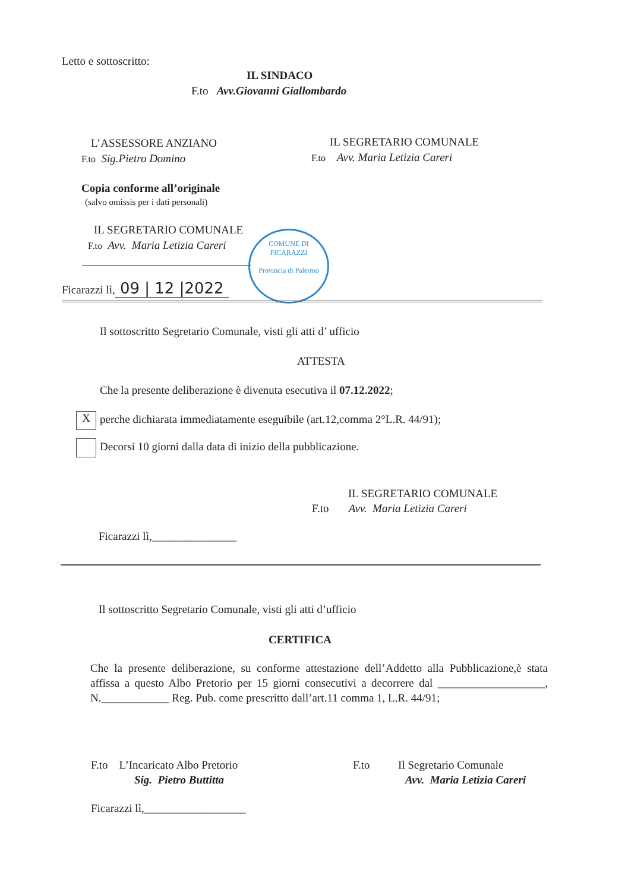Letto e sottoscritto:
IL SINDACO
F.to Avv.Giovanni Giallombardo
L’ASSESSORE ANZIANO
F.to Sig.Pietro Domino
IL SEGRETARIO COMUNALE
F.to Avv. Maria Letizia Careri
Copia conforme all’originale
(salvo omissis per i dati personali)
IL SEGRETARIO COMUNALE
F.to Avv. Maria Letizia Careri
Ficarazzi lì, 09 | 12 |2022
COMUNE DI FICARAZZI
Provincia di Palermo
Il sottoscritto Segretario Comunale, visti gli atti d’ ufficio
ATTESTA
Che la presente deliberazione è divenuta esecutiva il 07.12.2022;
Xperche dichiarata immediatamente eseguibile (art.12,comma 2°L.R. 44/91);
Decorsi 10 giorni dalla data di inizio della pubblicazione.
IL SEGRETARIO COMUNALE
F.to Avv. Maria Letizia Careri
Ficarazzi lì,_______________
Il sottoscritto Segretario Comunale, visti gli atti d’ufficio
CERTIFICA
Che la presente deliberazione, su conforme attestazione dell’Addetto alla Pubblicazione,è stata affissa a questo Albo Pretorio per 15 giorni consecutivi a decorrere dal ___________________, N.____________ Reg. Pub. come prescritto dall’art.11 comma 1, L.R. 44/91;
F.to L’Incaricato Albo Pretorio
Sig. Pietro Buttitta
F.to Il Segretario Comunale
Avv. Maria Letizia Careri
Ficarazzi lì,__________________